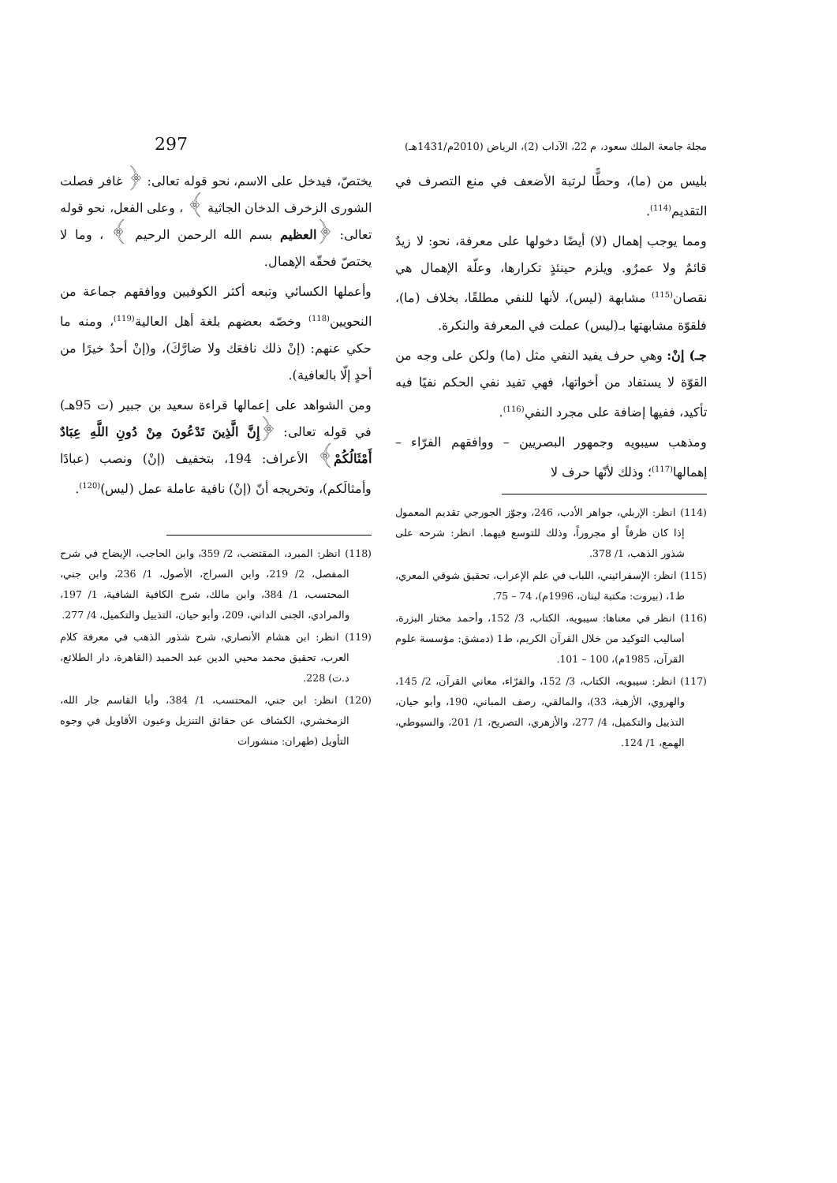مجلة جامعة الملك سعود، م 22، الآداب (2)، الرياض (2010م/1431هـ) 297
بليس من (ما)، وحطًّا لرتبة الأضعف في منع التصرف في التقديم<sup>(114)</sup>.
ومما يوجب إهمال (لا) أيضًا دخولها على معرفة، نحو: لا زيدٌ قائمٌ ولا عمرٌو. ويلزم حينئذٍ تكرارها، وعلّة الإهمال هي نقصان<sup>(115)</sup> مشابهة (ليس)، لأنها للنفي مطلقًا، بخلاف (ما)، فلقوّة مشابهتها بـ(ليس) عملت في المعرفة والنكرة.
جـ) إنْ: وهي حرف يفيد النفي مثل (ما) ولكن على وجه من القوّة لا يستفاد من أخواتها، فهي تفيد نفي الحكم نفيًا فيه تأكيد، ففيها إضافة على مجرد النفي<sup>(116)</sup>.
ومذهب سيبويه وجمهور البصريين – ووافقهم الفرّاء – إهمالها<sup>(117)</sup>؛ وذلك لأنّها حرف لا
(114) انظر: الإربلي، جواهر الأدب، 246، وجوّز الجورجي تقديم المعمول إذا كان ظرفاً أو مجروراً، وذلك للتوسع فيهما. انظر: شرحه على شذور الذهب، 1/ 378.
(115) انظر: الإسفرائيني، اللباب في علم الإعراب، تحقيق شوقي المعري، ط1، (بيروت: مكتبة لبنان، 1996م)، 74 – 75.
(116) انظر في معناها: سيبويه، الكتاب، 3/ 152، وأحمد مختار البزرة، أساليب التوكيد من خلال القرآن الكريم، ط1 (دمشق: مؤسسة علوم القرآن، 1985م)، 100 – 101.
(117) انظر: سيبويه، الكتاب، 3/ 152، والفرّاء، معاني القرآن، 2/ 145، والهروي، الأزهية، 33)، والمالقي، رصف المباني، 190، وأبو حيان، التذييل والتكميل، 4/ 277، والأزهري، التصريح، 1/ 201، والسيوطي، الهمع، 1/ 124.
يختصّ، فيدخل على الاسم، نحو قوله تعالى: ﴿ غافر فصلت الشورى الزخرف الدخان الجاثية ﴾ ، وعلى الفعل، نحو قوله تعالى: ﴿العظيم بسم الله الرحمن الرحيم ﴾ ، وما لا يختصّ فحقّه الإهمال.
وأعملها الكسائي وتبعه أكثر الكوفيين ووافقهم جماعة من النحويين<sup>(118)</sup> وخصّه بعضهم بلغة أهل العالية<sup>(119)</sup>، ومنه ما حكي عنهم: (إنْ ذلك نافعَك ولا ضارَّكَ)، و(إنْ أحدٌ خيرًا من أحدٍ إلّا بالعافية).
ومن الشواهد على إعمالها قراءة سعيد بن جبير (ت 95هـ) في قوله تعالى: ﴿إِنَّ الَّذِينَ تَدْعُونَ مِنْ دُونِ اللَّهِ عِبَادٌ أَمْثَالُكُمْ﴾ الأعراف: 194، بتخفيف (إنْ) ونصب (عبادًا وأمثالَكم)، وتخريجه أنّ (إنْ) نافية عاملة عمل (ليس)<sup>(120)</sup>.
(118) انظر: المبرد، المقتضب، 2/ 359، وابن الحاجب، الإيضاح في شرح المفصل، 2/ 219، وابن السراج، الأصول، 1/ 236، وابن جني، المحتسب، 1/ 384، وابن مالك، شرح الكافية الشافية، 1/ 197، والمرادي، الجنى الداني، 209، وأبو حيان، التذييل والتكميل، 4/ 277.
(119) انظر: ابن هشام الأنصاري، شرح شذور الذهب في معرفة كلام العرب، تحقيق محمد محيي الدين عبد الحميد (القاهرة، دار الطلائع، د.ت) 228.
(120) انظر: ابن جني، المحتسب، 1/ 384، وأبا القاسم جار الله، الزمخشري، الكشاف عن حقائق التنزيل وعيون الأقاويل في وجوه التأويل (طهران: منشورات